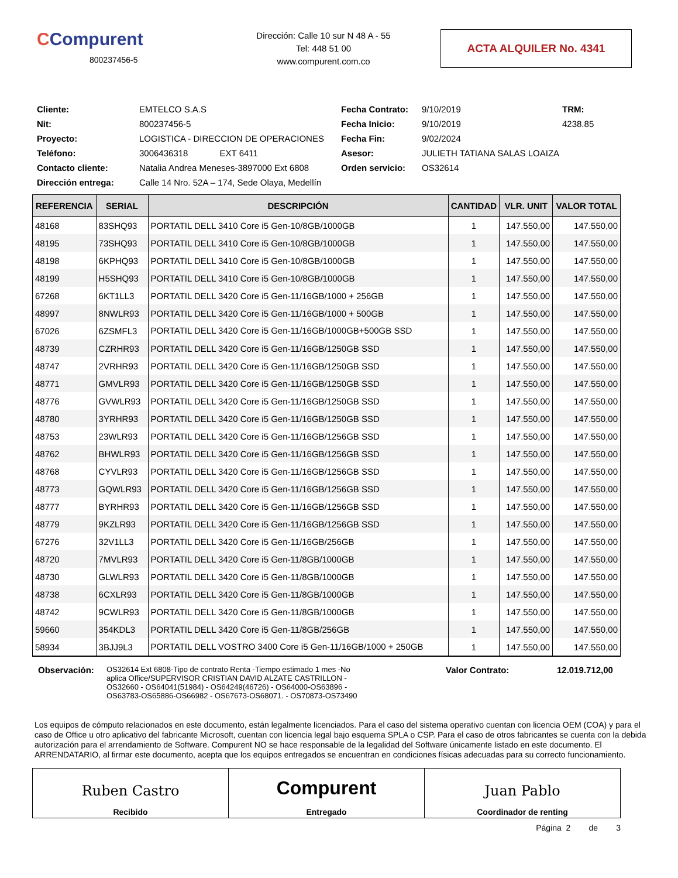CCompurent
800237456-5
Dirección: Calle 10 sur N 48 A - 55
Tel: 448 51 00
www.compurent.com.co
ACTA ALQUILER No. 4341
Cliente: EMTELCO S.A.S Fecha Contrato: 9/10/2019 TRM: Nit: 800237456-5 Fecha Inicio: 9/10/2019 4238.85 Proyecto: LOGISTICA - DIRECCION DE OPERACIONES Fecha Fin: 9/02/2024 Teléfono: 3006436318 EXT 6411 Asesor: JULIETH TATIANA SALAS LOAIZA Contacto cliente: Natalia Andrea Meneses-3897000 Ext 6808 Orden servicio: OS32614 Dirección entrega: Calle 14 Nro. 52A – 174, Sede Olaya, Medellín
| REFERENCIA | SERIAL | DESCRIPCIÓN | CANTIDAD | VLR. UNIT | VALOR TOTAL |
| --- | --- | --- | --- | --- | --- |
| 48168 | 83SHQ93 | PORTATIL DELL 3410 Core i5 Gen-10/8GB/1000GB | 1 | 147.550,00 | 147.550,00 |
| 48195 | 73SHQ93 | PORTATIL DELL 3410 Core i5 Gen-10/8GB/1000GB | 1 | 147.550,00 | 147.550,00 |
| 48198 | 6KPHQ93 | PORTATIL DELL 3410 Core i5 Gen-10/8GB/1000GB | 1 | 147.550,00 | 147.550,00 |
| 48199 | H5SHQ93 | PORTATIL DELL 3410 Core i5 Gen-10/8GB/1000GB | 1 | 147.550,00 | 147.550,00 |
| 67268 | 6KT1LL3 | PORTATIL DELL 3420 Core i5 Gen-11/16GB/1000 + 256GB | 1 | 147.550,00 | 147.550,00 |
| 48997 | 8NWLR93 | PORTATIL DELL 3420 Core i5 Gen-11/16GB/1000 + 500GB | 1 | 147.550,00 | 147.550,00 |
| 67026 | 6ZSMFL3 | PORTATIL DELL 3420 Core i5 Gen-11/16GB/1000GB+500GB SSD | 1 | 147.550,00 | 147.550,00 |
| 48739 | CZRHR93 | PORTATIL DELL 3420 Core i5 Gen-11/16GB/1250GB SSD | 1 | 147.550,00 | 147.550,00 |
| 48747 | 2VRHR93 | PORTATIL DELL 3420 Core i5 Gen-11/16GB/1250GB SSD | 1 | 147.550,00 | 147.550,00 |
| 48771 | GMVLR93 | PORTATIL DELL 3420 Core i5 Gen-11/16GB/1250GB SSD | 1 | 147.550,00 | 147.550,00 |
| 48776 | GVWLR93 | PORTATIL DELL 3420 Core i5 Gen-11/16GB/1250GB SSD | 1 | 147.550,00 | 147.550,00 |
| 48780 | 3YRHR93 | PORTATIL DELL 3420 Core i5 Gen-11/16GB/1250GB SSD | 1 | 147.550,00 | 147.550,00 |
| 48753 | 23WLR93 | PORTATIL DELL 3420 Core i5 Gen-11/16GB/1256GB SSD | 1 | 147.550,00 | 147.550,00 |
| 48762 | BHWLR93 | PORTATIL DELL 3420 Core i5 Gen-11/16GB/1256GB SSD | 1 | 147.550,00 | 147.550,00 |
| 48768 | CYVLR93 | PORTATIL DELL 3420 Core i5 Gen-11/16GB/1256GB SSD | 1 | 147.550,00 | 147.550,00 |
| 48773 | GQWLR93 | PORTATIL DELL 3420 Core i5 Gen-11/16GB/1256GB SSD | 1 | 147.550,00 | 147.550,00 |
| 48777 | BYRHR93 | PORTATIL DELL 3420 Core i5 Gen-11/16GB/1256GB SSD | 1 | 147.550,00 | 147.550,00 |
| 48779 | 9KZLR93 | PORTATIL DELL 3420 Core i5 Gen-11/16GB/1256GB SSD | 1 | 147.550,00 | 147.550,00 |
| 67276 | 32V1LL3 | PORTATIL DELL 3420 Core i5 Gen-11/16GB/256GB | 1 | 147.550,00 | 147.550,00 |
| 48720 | 7MVLR93 | PORTATIL DELL 3420 Core i5 Gen-11/8GB/1000GB | 1 | 147.550,00 | 147.550,00 |
| 48730 | GLWLR93 | PORTATIL DELL 3420 Core i5 Gen-11/8GB/1000GB | 1 | 147.550,00 | 147.550,00 |
| 48738 | 6CXLR93 | PORTATIL DELL 3420 Core i5 Gen-11/8GB/1000GB | 1 | 147.550,00 | 147.550,00 |
| 48742 | 9CWLR93 | PORTATIL DELL 3420 Core i5 Gen-11/8GB/1000GB | 1 | 147.550,00 | 147.550,00 |
| 59660 | 354KDL3 | PORTATIL DELL 3420 Core i5 Gen-11/8GB/256GB | 1 | 147.550,00 | 147.550,00 |
| 58934 | 3BJJ9L3 | PORTATIL DELL VOSTRO 3400 Core i5 Gen-11/16GB/1000 + 250GB | 1 | 147.550,00 | 147.550,00 |
Observación:
OS32614 Ext 6808-Tipo de contrato Renta -Tiempo estimado 1 mes -No aplica Office/SUPERVISOR CRISTIAN DAVID ALZATE CASTRILLON - OS32660 - OS64041(51984) - OS64249(46726) - OS64000-OS63896 - OS63783-OS65886-OS66982 - OS67673-OS68071. - OS70873-OS73490
Valor Contrato: 12.019.712,00
Los equipos de cómputo relacionados en este documento, están legalmente licenciados. Para el caso del sistema operativo cuentan con licencia OEM (COA) y para el caso de Office u otro aplicativo del fabricante Microsoft, cuentan con licencia legal bajo esquema SPLA o CSP. Para el caso de otros fabricantes se cuenta con la debida autorización para el arrendamiento de Software. Compurent NO se hace responsable de la legalidad del Software únicamente listado en este documento. El ARRENDATARIO, al firmar este documento, acepta que los equipos entregados se encuentran en condiciones físicas adecuadas para su correcto funcionamiento.
Ruben Castro
Recibido
Compurent
Entregado
Juan Pablo
Coordinador de renting
Página 2 de 3